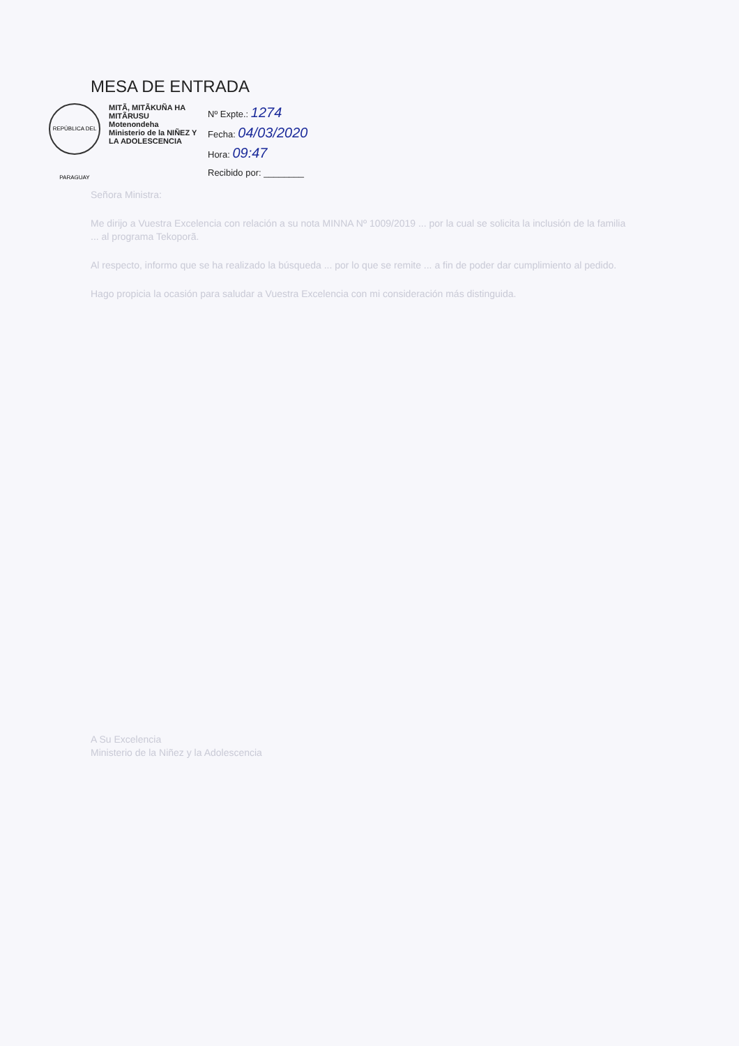MESA DE ENTRADA
REPÚBLICA DEL PARAGUAY
MITÃ, MITÃKUÑA HA MITÃRUSU
Motenondeha
Ministerio de la NIÑEZ Y LA ADOLESCENCIA
Nº Expte.: 1274
Fecha: 04/03/2020
Hora: 09:47
Recibido por: ________
Señora Ministra:
Me dirijo a Vuestra Excelencia con relación a su nota MINNA Nº 1009/2019 ... por la cual se solicita la inclusión de la familia ... al programa Tekoporã.
Al respecto, informo que se ha realizado la búsqueda ... por lo que se remite ... a fin de poder dar cumplimiento al pedido.
Hago propicia la ocasión para saludar a Vuestra Excelencia con mi consideración más distinguida.
A Su Excelencia
Ministerio de la Niñez y la Adolescencia